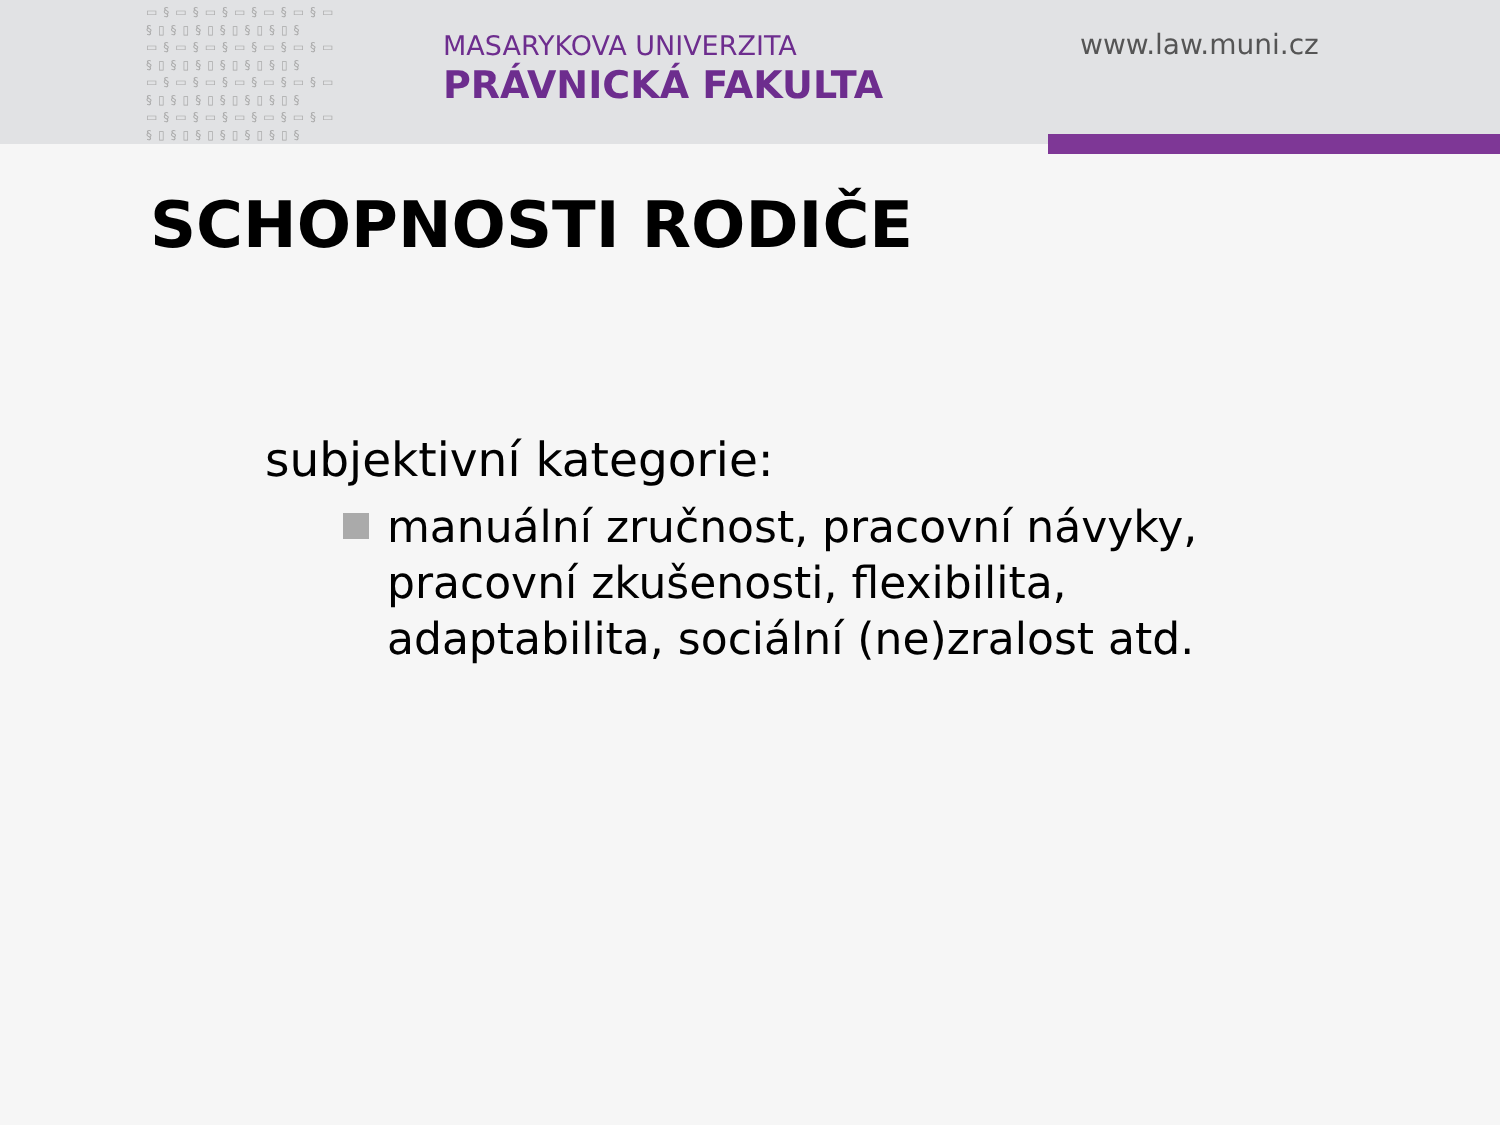▭§▭§▭§▭§▭§▭§▭ §▯§▯§▯§▯§▯§▯§ ▭§▭§▭§▭§▭§▭§▭ §▯§▯§▯§▯§▯§▯§ ▭§▭§▭§▭§▭§▭§▭ §▯§▯§▯§▯§▯§▯§ ▭§▭§▭§▭§▭§▭§▭ §▯§▯§▯§▯§▯§▯§
MASARYKOVA UNIVERZITA
PRÁVNICKÁ FAKULTA
www.law.muni.cz
SCHOPNOSTI RODIČE
subjektivní kategorie:
manuální zručnost, pracovní návyky, pracovní zkušenosti, flexibilita, adaptabilita, sociální (ne)zralost atd.